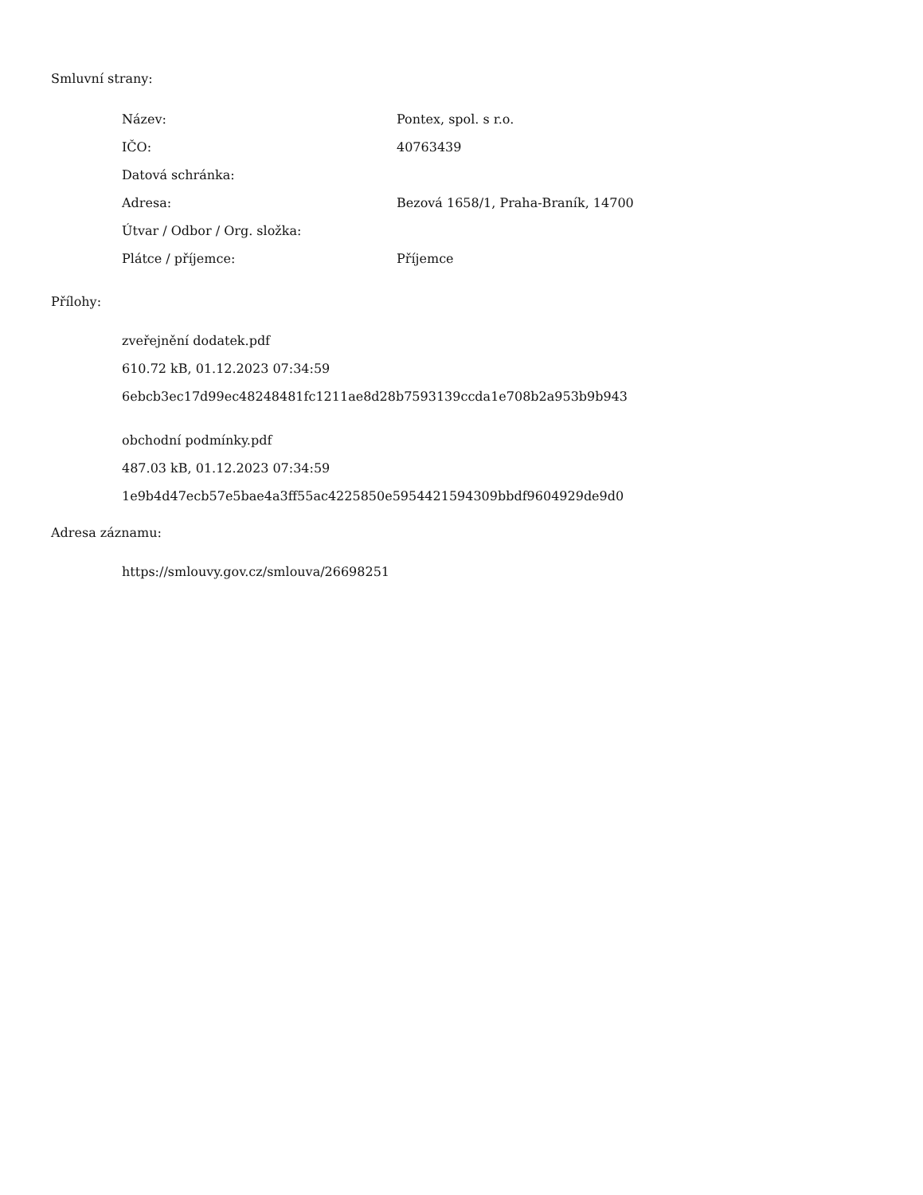Smluvní strany:
| Název: | Pontex, spol. s r.o. |
| IČO: | 40763439 |
| Datová schránka: | |
| Adresa: | Bezová 1658/1, Praha-Braník, 14700 |
| Útvar / Odbor / Org. složka: | |
| Plátce / příjemce: | Příjemce |
Přílohy:
zveřejnění dodatek.pdf
610.72 kB, 01.12.2023 07:34:59
6ebcb3ec17d99ec48248481fc1211ae8d28b7593139ccda1e708b2a953b9b943
obchodní podmínky.pdf
487.03 kB, 01.12.2023 07:34:59
1e9b4d47ecb57e5bae4a3ff55ac4225850e5954421594309bbdf9604929de9d0
Adresa záznamu:
https://smlouvy.gov.cz/smlouva/26698251